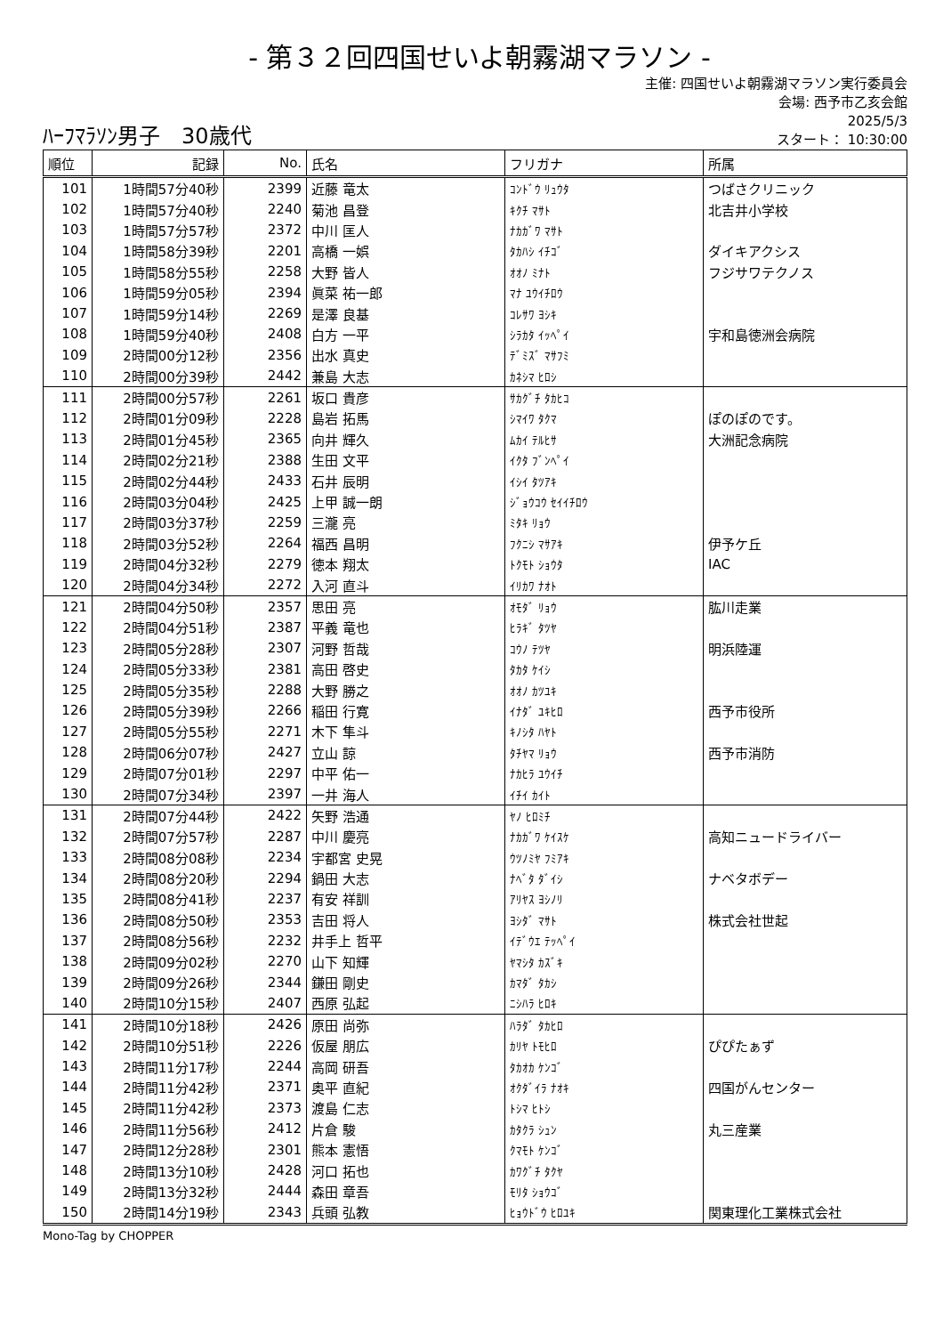- 第３２回四国せいよ朝霧湖マラソン -
ﾊｰﾌﾏﾗｿﾝ男子　30歳代
主催: 四国せいよ朝霧湖マラソン実行委員会
会場: 西予市乙亥会館
2025/5/3
スタート： 10:30:00
| 順位 | 記録 | No. | 氏名 | フリガナ | 所属 |
| --- | --- | --- | --- | --- | --- |
| 101 | 1時間57分40秒 | 2399 | 近藤 竜太 | ｺﾝﾄﾞｳ ﾘｭｳﾀ | つばさクリニック |
| 102 | 1時間57分40秒 | 2240 | 菊池 昌登 | ｷｸﾁ ﾏｻﾄ | 北吉井小学校 |
| 103 | 1時間57分57秒 | 2372 | 中川 匡人 | ﾅｶｶﾞﾜ ﾏｻﾄ | |
| 104 | 1時間58分39秒 | 2201 | 高橋 一娯 | ﾀｶﾊｼ ｲﾁｺﾞ | ダイキアクシス |
| 105 | 1時間58分55秒 | 2258 | 大野 皆人 | ｵｵﾉ ﾐﾅﾄ | フジサワテクノス |
| 106 | 1時間59分05秒 | 2394 | 眞菜 祐一郎 | ﾏﾅ ﾕｳｲﾁﾛｳ | |
| 107 | 1時間59分14秒 | 2269 | 是澤 良基 | ｺﾚｻﾜ ﾖｼｷ | |
| 108 | 1時間59分40秒 | 2408 | 白方 一平 | ｼﾗｶﾀ ｲｯﾍﾟｲ | 宇和島徳洲会病院 |
| 109 | 2時間00分12秒 | 2356 | 出水 真史 | ﾃﾞﾐｽﾞ ﾏｻﾌﾐ | |
| 110 | 2時間00分39秒 | 2442 | 兼島 大志 | ｶﾈｼﾏ ﾋﾛｼ | |
| 111 | 2時間00分57秒 | 2261 | 坂口 貴彦 | ｻｶｸﾞﾁ ﾀｶﾋｺ | |
| 112 | 2時間01分09秒 | 2228 | 島岩 拓馬 | ｼﾏｲﾜ ﾀｸﾏ | ぽのぽのです。 |
| 113 | 2時間01分45秒 | 2365 | 向井 輝久 | ﾑｶｲ ﾃﾙﾋｻ | 大洲記念病院 |
| 114 | 2時間02分21秒 | 2388 | 生田 文平 | ｲｸﾀ ﾌﾞﾝﾍﾟｲ | |
| 115 | 2時間02分44秒 | 2433 | 石井 辰明 | ｲｼｲ ﾀﾂｱｷ | |
| 116 | 2時間03分04秒 | 2425 | 上甲 誠一朗 | ｼﾞｮｳｺｳ ｾｲｲﾁﾛｳ | |
| 117 | 2時間03分37秒 | 2259 | 三瀧 亮 | ﾐﾀｷ ﾘｮｳ | |
| 118 | 2時間03分52秒 | 2264 | 福西 昌明 | ﾌｸﾆｼ ﾏｻｱｷ | 伊予ケ丘 |
| 119 | 2時間04分32秒 | 2279 | 徳本 翔太 | ﾄｸﾓﾄ ｼｮｳﾀ | IAC |
| 120 | 2時間04分34秒 | 2272 | 入河 直斗 | ｲﾘｶﾜ ﾅｵﾄ | |
| 121 | 2時間04分50秒 | 2357 | 思田 亮 | ｵﾓﾀﾞ ﾘｮｳ | 肱川走業 |
| 122 | 2時間04分51秒 | 2387 | 平義 竜也 | ﾋﾗｷﾞ ﾀﾂﾔ | |
| 123 | 2時間05分28秒 | 2307 | 河野 哲哉 | ｺｳﾉ ﾃﾂﾔ | 明浜陸運 |
| 124 | 2時間05分33秒 | 2381 | 高田 啓史 | ﾀｶﾀ ｹｲｼ | |
| 125 | 2時間05分35秒 | 2288 | 大野 勝之 | ｵｵﾉ ｶﾂﾕｷ | |
| 126 | 2時間05分39秒 | 2266 | 稲田 行寛 | ｲﾅﾀﾞ ﾕｷﾋﾛ | 西予市役所 |
| 127 | 2時間05分55秒 | 2271 | 木下 隼斗 | ｷﾉｼﾀ ﾊﾔﾄ | |
| 128 | 2時間06分07秒 | 2427 | 立山 諒 | ﾀﾁﾔﾏ ﾘｮｳ | 西予市消防 |
| 129 | 2時間07分01秒 | 2297 | 中平 佑一 | ﾅｶﾋﾗ ﾕｳｲﾁ | |
| 130 | 2時間07分34秒 | 2397 | 一井 海人 | ｲﾁｲ ｶｲﾄ | |
| 131 | 2時間07分44秒 | 2422 | 矢野 浩通 | ﾔﾉ ﾋﾛﾐﾁ | |
| 132 | 2時間07分57秒 | 2287 | 中川 慶亮 | ﾅｶｶﾞﾜ ｹｲｽｹ | 高知ニュードライバー |
| 133 | 2時間08分08秒 | 2234 | 宇都宮 史晃 | ｳﾂﾉﾐﾔ ﾌﾐｱｷ | |
| 134 | 2時間08分20秒 | 2294 | 鍋田 大志 | ﾅﾍﾞﾀ ﾀﾞｲｼ | ナベタボデー |
| 135 | 2時間08分41秒 | 2237 | 有安 祥訓 | ｱﾘﾔｽ ﾖｼﾉﾘ | |
| 136 | 2時間08分50秒 | 2353 | 吉田 将人 | ﾖｼﾀﾞ ﾏｻﾄ | 株式会社世起 |
| 137 | 2時間08分56秒 | 2232 | 井手上 哲平 | ｲﾃﾞｳｴ ﾃｯﾍﾟｲ | |
| 138 | 2時間09分02秒 | 2270 | 山下 知輝 | ﾔﾏｼﾀ ｶｽﾞｷ | |
| 139 | 2時間09分26秒 | 2344 | 鎌田 剛史 | ｶﾏﾀﾞ ﾀｶｼ | |
| 140 | 2時間10分15秒 | 2407 | 西原 弘起 | ﾆｼﾊﾗ ﾋﾛｷ | |
| 141 | 2時間10分18秒 | 2426 | 原田 尚弥 | ﾊﾗﾀﾞ ﾀｶﾋﾛ | |
| 142 | 2時間10分51秒 | 2226 | 仮屋 朋広 | ｶﾘﾔ ﾄﾓﾋﾛ | ぴぴたぁず |
| 143 | 2時間11分17秒 | 2244 | 高岡 研吾 | ﾀｶｵｶ ｹﾝｺﾞ | |
| 144 | 2時間11分42秒 | 2371 | 奥平 直紀 | ｵｸﾀﾞｲﾗ ﾅｵｷ | 四国がんセンター |
| 145 | 2時間11分42秒 | 2373 | 渡島 仁志 | ﾄｼﾏ ﾋﾄｼ | |
| 146 | 2時間11分56秒 | 2412 | 片倉 駿 | ｶﾀｸﾗ ｼｭﾝ | 丸三産業 |
| 147 | 2時間12分28秒 | 2301 | 熊本 憲悟 | ｸﾏﾓﾄ ｹﾝｺﾞ | |
| 148 | 2時間13分10秒 | 2428 | 河口 拓也 | ｶﾜｸﾞﾁ ﾀｸﾔ | |
| 149 | 2時間13分32秒 | 2444 | 森田 章吾 | ﾓﾘﾀ ｼｮｳｺﾞ | |
| 150 | 2時間14分19秒 | 2343 | 兵頭 弘教 | ﾋｮｳﾄﾞｳ ﾋﾛﾕｷ | 関東理化工業株式会社 |
Mono-Tag by CHOPPER